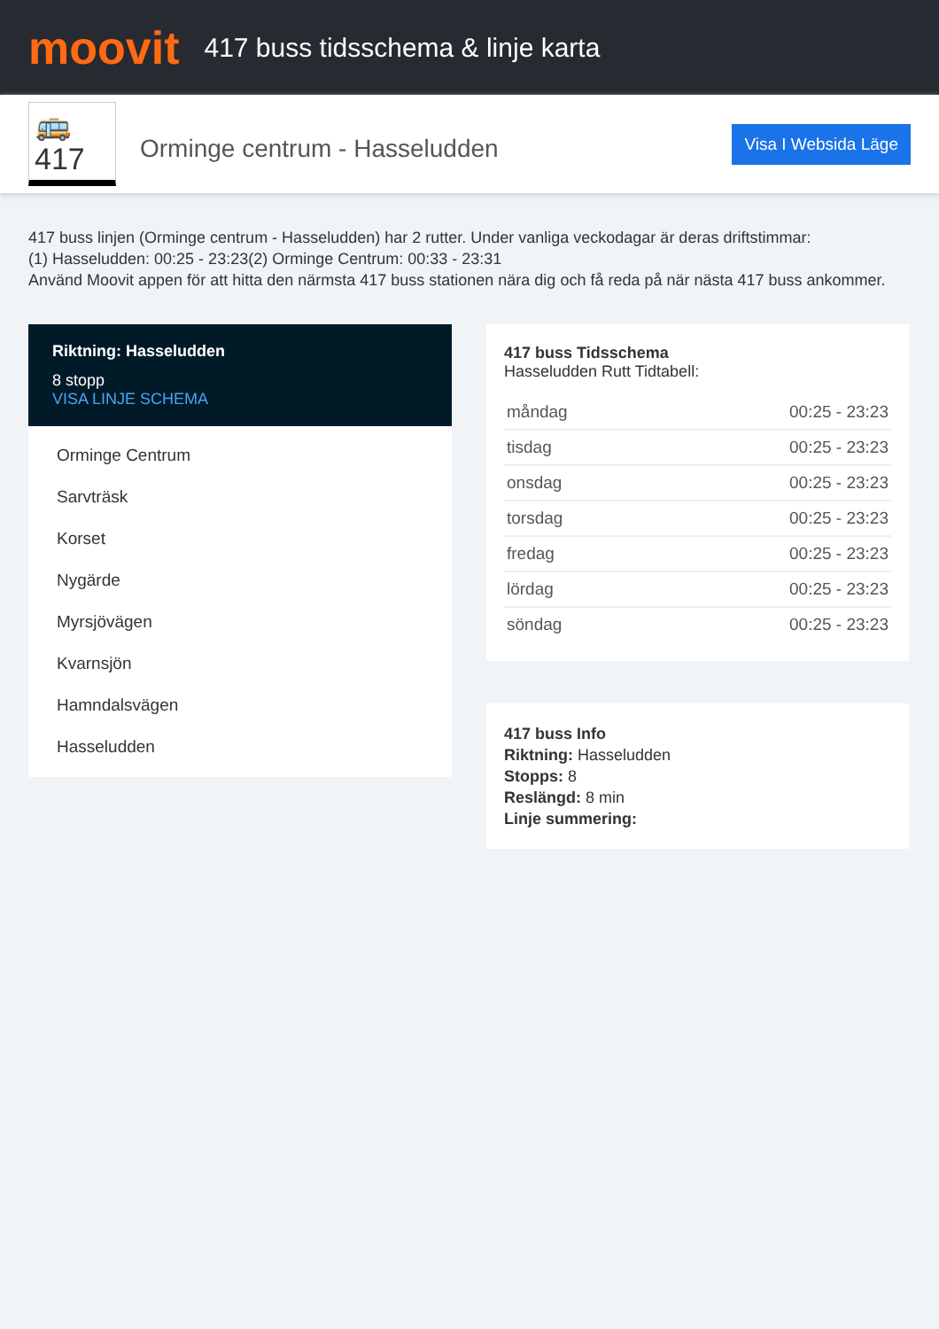moovit
417 buss tidsschema & linje karta
🚌417
Orminge centrum - Hasseludden
Visa I Websida Läge
417 buss linjen (Orminge centrum - Hasseludden) har 2 rutter. Under vanliga veckodagar är deras driftstimmar:
(1) Hasseludden: 00:25 - 23:23(2) Orminge Centrum: 00:33 - 23:31
Använd Moovit appen för att hitta den närmsta 417 buss stationen nära dig och få reda på när nästa 417 buss ankommer.
Riktning: Hasseludden
8 stopp
VISA LINJE SCHEMA
Orminge Centrum
Sarvträsk
Korset
Nygärde
Myrsjövägen
Kvarnsjön
Hamndalsvägen
Hasseludden
417 buss Tidsschema
Hasseludden Rutt Tidtabell:
| måndag | 00:25 - 23:23 |
| tisdag | 00:25 - 23:23 |
| onsdag | 00:25 - 23:23 |
| torsdag | 00:25 - 23:23 |
| fredag | 00:25 - 23:23 |
| lördag | 00:25 - 23:23 |
| söndag | 00:25 - 23:23 |
417 buss Info
Riktning: Hasseludden
Stopps: 8
Reslängd: 8 min
Linje summering: